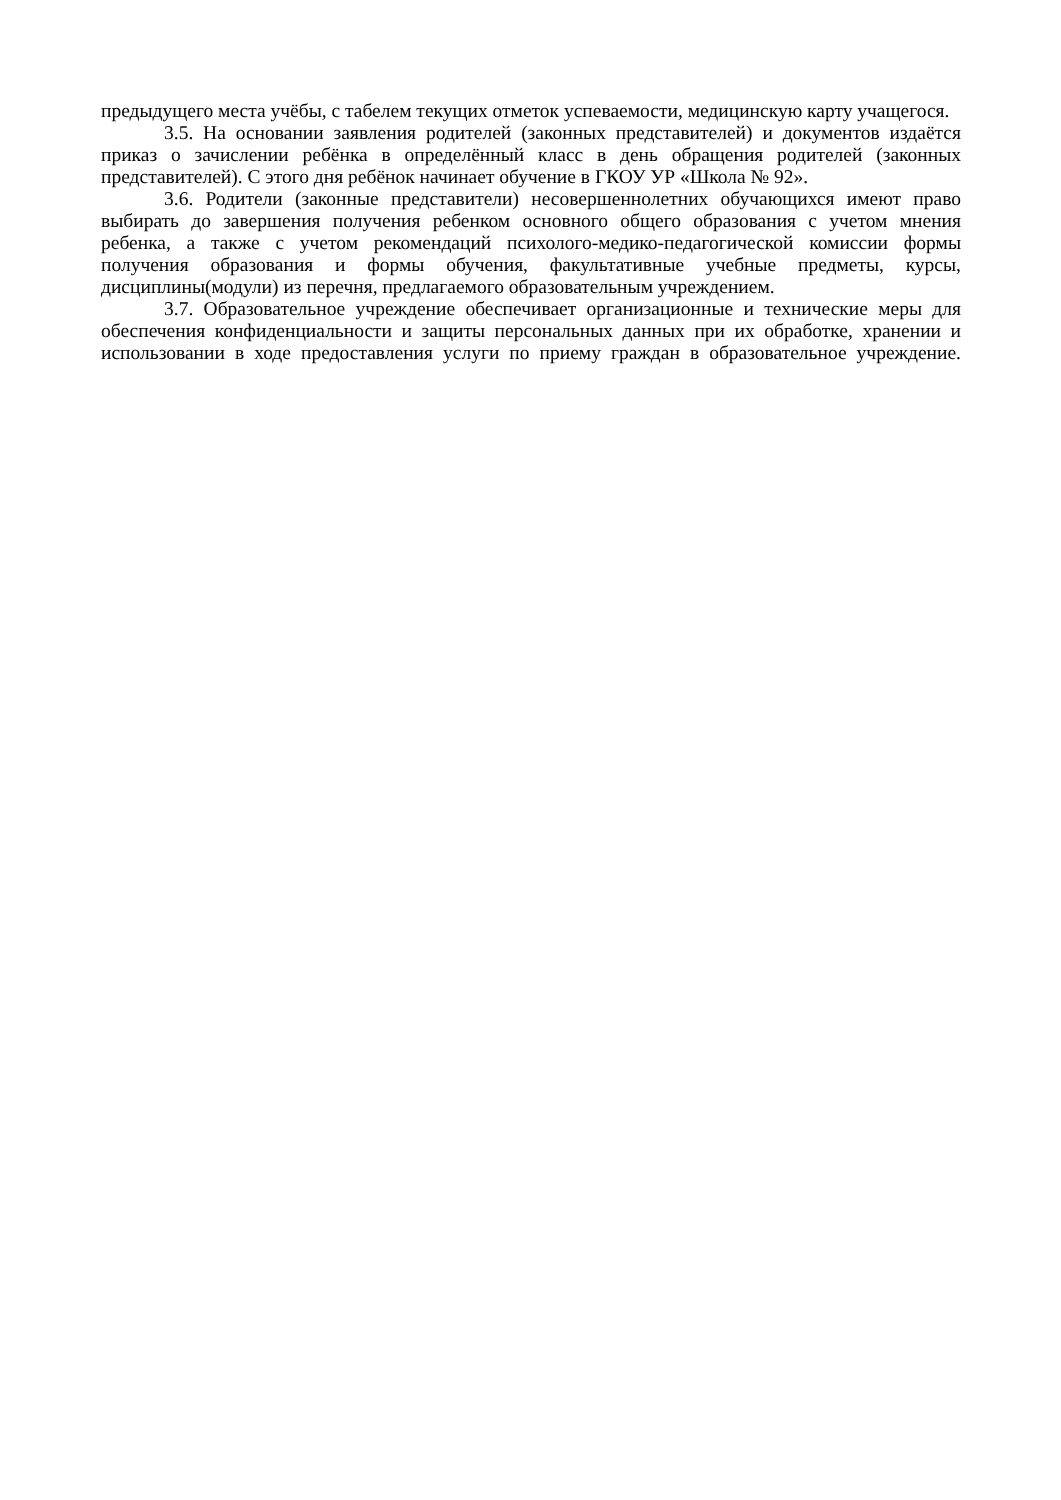предыдущего места учёбы, с табелем текущих отметок успеваемости, медицинскую карту учащегося.
3.5. На основании заявления родителей (законных представителей) и документов издаётся приказ о зачислении ребёнка в определённый класс в день обращения родителей (законных представителей). С этого дня ребёнок начинает обучение в ГКОУ УР «Школа № 92».
3.6. Родители (законные представители) несовершеннолетних обучающихся имеют право выбирать до завершения получения ребенком основного общего образования с учетом мнения ребенка, а также с учетом рекомендаций психолого-медико-педагогической комиссии формы получения образования и формы обучения, факультативные учебные предметы, курсы, дисциплины(модули) из перечня, предлагаемого образовательным учреждением.
3.7. Образовательное учреждение обеспечивает организационные и технические меры для обеспечения конфиденциальности и защиты персональных данных при их обработке, хранении и использовании в ходе предоставления услуги по приему граждан в образовательное учреждение.